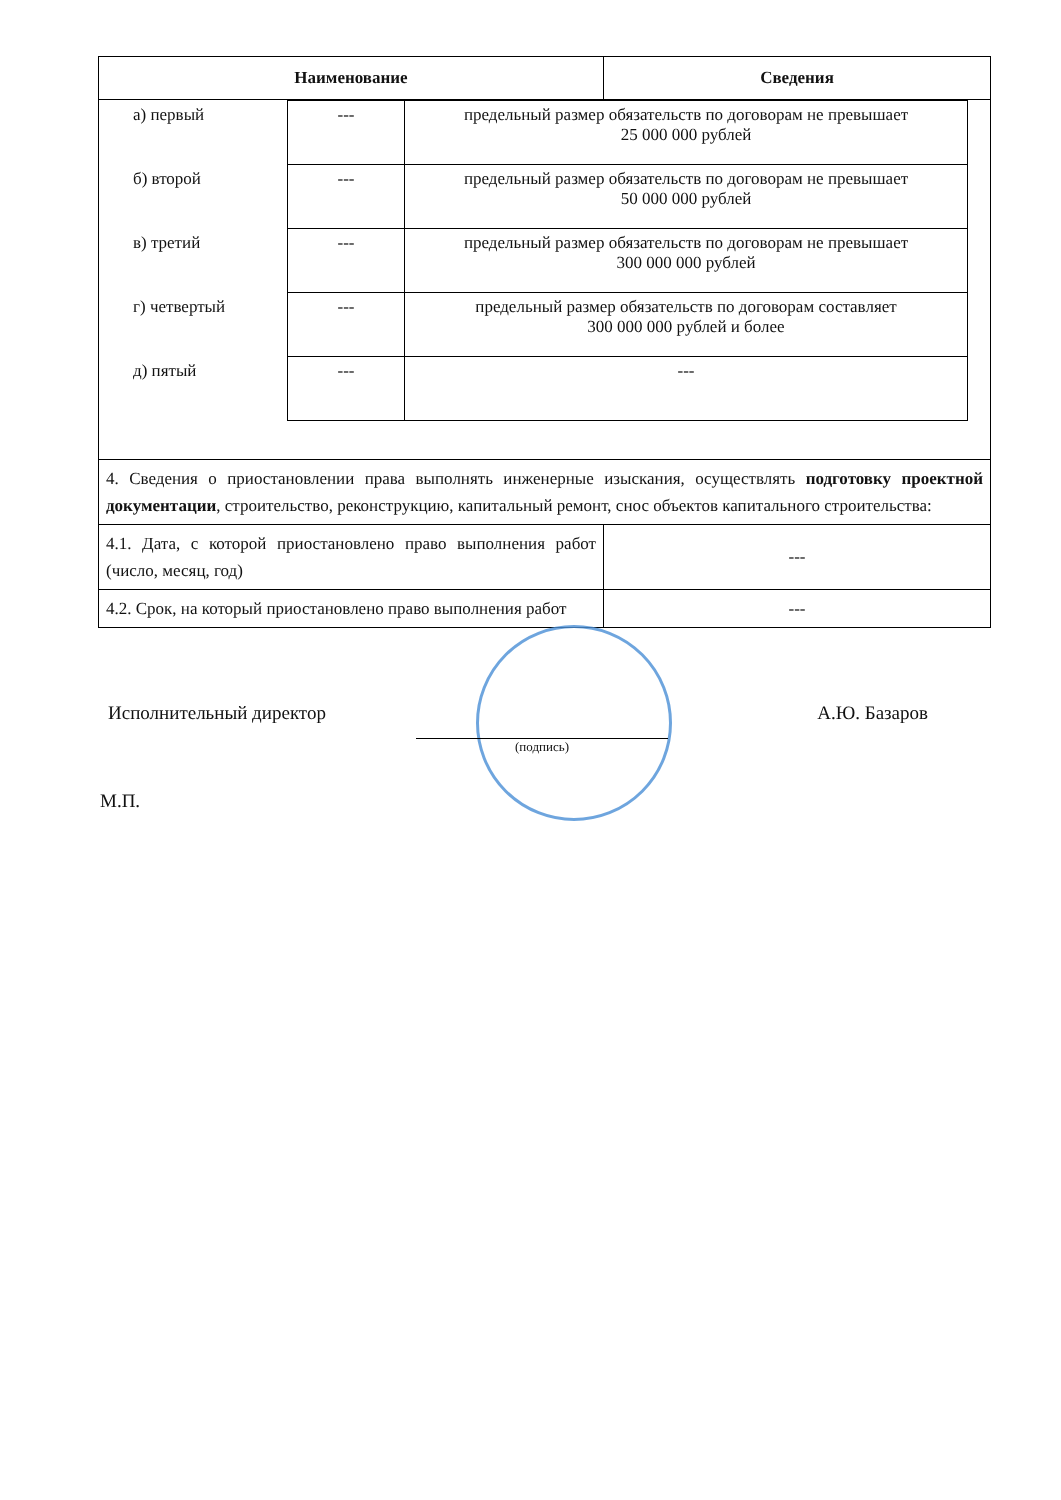| Наименование | Сведения |
| --- | --- |
| / а) первый / --- / предельный размер обязательств по договорам не превышает 25 000 000 рублей / / б) второй / --- / предельный размер обязательств по договорам не превышает 50 000 000 рублей / / в) третий / --- / предельный размер обязательств по договорам не превышает 300 000 000 рублей / / г) четвертый / --- / предельный размер обязательств по договорам составляет 300 000 000 рублей и более / / д) пятый / --- / --- / | |
| 4. Сведения о приостановлении права выполнять инженерные изыскания, осуществлять подготовку проектной документации , строительство, реконструкцию, капитальный ремонт, снос объектов капитального строительства: | |
| 4.1. Дата, с которой приостановлено право выполнения работ (число, месяц, год) | --- |
| 4.2. Срок, на который приостановлено право выполнения работ | --- |
Исполнительный директор А.Ю. Базаров
(подпись)
М.П.